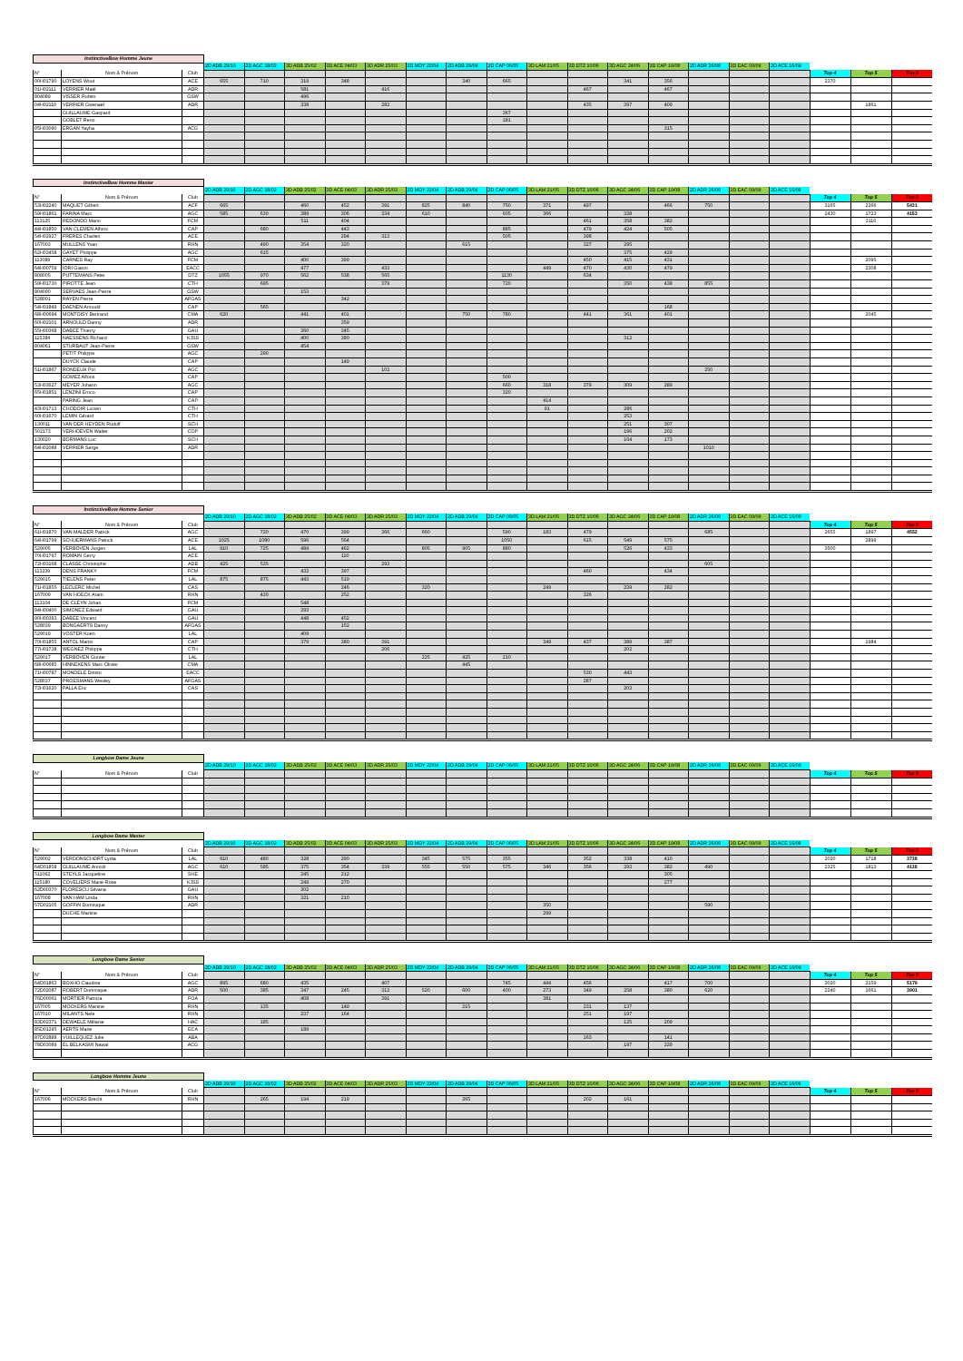| InstinctiveBow Homme Jeune | | | | | | | | | | | | | | | | | | | | |
| | | | 2D ADB 29/10 | 2D AGC 18/02 | 3D ADB 25/02 | 3D ACE 04/03 | 3D ADR 25/03 | 2D MDY 22/04 | 2D ADB 29/04 | 2D CAP 06/05 | 3D LAM 21/05 | 3D DTZ 10/06 | 3D AGC 24/06 | 3D CAP 19/08 | 2D ADR 26/08 | 3D EAC 09/09 | 2D ACE 16/09 | | | |
| N° | Nom & Prénom | Club | | | | | | | | | | | | | | | | Top 4 | Top 5 | Top 9 |
| 00H01790 | LOYENS Wout | ACE | 655 | 710 | 319 | 348 | | | 340 | 665 | | | 341 | 356 | | | | 2370 | | |
| 01H02111 | VERRIER Maël | ADR | | | 581 | | 416 | | | | | 467 | | 467 | | | | | | |
| 804089 | VISSER Ruben | GSW | | | 496 | | | | | | | | | | | | | | | |
| 04H02110 | VERRIER Gwenaël | ADR | | | 338 | | 282 | | | | | 435 | 397 | 409 | | | | | 1861 | |
| | GUILLAUME Gaspard | | | | | | | | | 367 | | | | | | | | | | |
| | GOBLET Reno | | | | | | | | | 181 | | | | | | | | | | |
| 05H03090 | ERGAN Yayha | ACG | | | | | | | | | | | | 315 | | | | | | |
| InstinctiveBow Homme Master | | | | | | | | | | | | | | | | | | | | |
| | | | 2D ADB 29/10 | 2D AGC 18/02 | 3D ADB 25/02 | 3D ACE 04/03 | 3D ADR 25/03 | 2D MDY 22/04 | 2D ADB 29/04 | 2D CAP 06/05 | 3D LAM 21/05 | 3D DTZ 10/06 | 3D AGC 24/06 | 3D CAP 19/08 | 2D ADR 26/08 | 3D EAC 09/09 | 2D ACE 16/09 | | | |
| N° | Nom & Prénom | Club | | | | | | | | | | | | | | | | Top 4 | Top 5 | Top 9 |
| 53H02240 | MAQUET Gilbert | ACF | 665 | | 460 | 452 | 391 | 825 | 840 | 750 | 371 | 497 | | 466 | 750 | | | 3165 | 2266 | 5431 |
| 59H01861 | FARINA Marc | AGC | 585 | 630 | 389 | 306 | 334 | 610 | | 605 | 366 | | 328 | | | | | 2430 | 1723 | 4153 |
| 113125 | REDONDO Mario | FCM | | | 511 | 404 | | | | | | 461 | 358 | 382 | | | | | 2116 | |
| 44H01850 | VAN CLEMEN Alfons | CAP | | 680 | | 443 | | | | 885 | | 479 | 424 | 505 | | | | | | |
| 54H02927 | FRERES Charles | ACE | | | | 294 | 313 | | | 505 | | 398 | | | | | | | | |
| 167003 | MULLENS Yvan | RHN | | 490 | 354 | 320 | | | 615 | | | 327 | 295 | | | | | | | |
| 62H03458 | GAYET Philippe | AGC | | 615 | | | | | | | | | 375 | 429 | | | | | | |
| 113089 | CARNES Ray | FCM | | | 400 | 399 | | | | | | 450 | 415 | 431 | | | | | 2095 | |
| 64H00759 | IORI Gianni | EACC | | | 477 | | 433 | | | | 449 | 470 | 430 | 479 | | | | | 2308 | |
| 808005 | PUTTEMANS Peter | DTZ | 1055 | 970 | 562 | 538 | 565 | | | 1130 | | 634 | | | | | | | | |
| 59H01730 | PIROTTE Jean | CTH | | 695 | | | 379 | | | 720 | | | 350 | 438 | 855 | | | | | |
| 804090 | SERVAES Jean-Pierre | GSW | | | 153 | | | | | | | | | | | | | | | |
| 528001 | RAYEN Pierre | AFGAS | | | | 342 | | | | | | | | | | | | | | |
| 54H01849 | DAENEN Arnould | CAP | | 565 | | | | | | | | | | 168 | | | | | | |
| 68H00694 | MONTOISY Bertrand | CMA | 620 | | 441 | 401 | | | 750 | 780 | | 441 | 361 | 401 | | | | | 2045 | |
| 60H02101 | ARNOULD Danny | ADR | | | | 359 | | | | | | | | | | | | | | |
| 55H00368 | DABEE Thierry | GAU | | | 360 | 345 | | | | | | | | | | | | | | |
| 115384 | NAESSENS Richard | KJSS | | | 400 | 380 | | | | | | | 312 | | | | | | | |
| 804061 | STURBAUT Jean-Pierre | GSW | | | 454 | | | | | | | | | | | | | | | |
| | PETIT Philippe | AGC | | 290 | | | | | | | | | | | | | | | | |
| | DUYCK Claude | CAP | | | | 149 | | | | | | | | | | | | | | |
| 51H01867 | RONDEUX Pol | AGC | | | | | 102 | | | | | | | | 250 | | | | | |
| | GOMEZ Alfons | CAP | | | | | | | | 500 | | | | | | | | | | |
| 53H03627 | MEYER Johann | AGC | | | | | | | | 660 | 318 | 379 | 309 | 289 | | | | | | |
| 65H01851 | LENZINI Errico | CAP | | | | | | | | 320 | | | | | | | | | | |
| | PARING Jean | CAP | | | | | | | | | 414 | | | | | | | | | |
| 43H01713 | CHODOIR Lucien | CTH | | | | | | | | | 91 | | 286 | | | | | | | |
| 60H01670 | LEMIN Gérard | CTH | | | | | | | | | | | 253 | | | | | | | |
| 130011 | VAN DER HEYDEN Rudolf | SCH | | | | | | | | | | | 251 | 307 | | | | | | |
| 502173 | VERHOEVEN Walter | COP | | | | | | | | | | | 196 | 202 | | | | | | |
| 130020 | BORMANS Luc | SCH | | | | | | | | | | | 164 | 173 | | | | | | |
| 64H02088 | VERRIER Serge | ADR | | | | | | | | | | | | | 1010 | | | | | |
| InstinctiveBow Homme Senior | | | | | | | | | | | | | | | | | | | | |
| | | | 2D ADB 29/10 | 2D AGC 18/02 | 3D ADB 25/02 | 3D ACE 04/03 | 3D ADR 25/03 | 2D MDY 22/04 | 2D ADB 29/04 | 2D CAP 06/05 | 3D LAM 21/05 | 3D DTZ 10/06 | 3D AGC 24/06 | 3D CAP 19/08 | 2D ADR 26/08 | 3D EAC 09/09 | 2D ACE 16/09 | | | |
| N° | Nom & Prénom | Club | | | | | | | | | | | | | | | | Top 4 | Top 5 | Top 9 |
| 61H01870 | VAN MALDER Patrick | AGC | | 720 | 470 | 399 | 366 | 660 | | 590 | 183 | 479 | | | 685 | | | 2655 | 1897 | 4552 |
| 64H01799 | SCHUERMANS Patrick | ACE | 1025 | 1080 | 596 | 564 | | | | 1050 | | 615 | 549 | 575 | | | | | 2899 | |
| 529005 | VERBOVEN Jurgen | LAL | 910 | 725 | 484 | 462 | | 805 | 905 | 880 | | | 526 | 433 | | | | 3500 | | |
| 70H01797 | ROMAIN Gerry | ACE | | | | 110 | | | | | | | | | | | | | | |
| 72H03168 | CLASSE Christophe | ADB | 425 | 535 | | | 293 | | | | | | | | 605 | | | | | |
| 113239 | DENS FRANKY | FCM | | | 432 | 397 | | | | | | 460 | | 434 | | | | | | |
| 529015 | TIELENS Peter | LAL | 875 | 875 | 443 | 519 | | | | | | | | | | | | | | |
| 71H01855 | LECLERC Michel | CAS | | | | 246 | | 320 | | | 249 | | 239 | 282 | | | | | | |
| 167009 | VAN HOECK Aram | RHN | | 430 | | 252 | | | | | | 326 | | | | | | | | |
| 113104 | DE CLEYN Johan | FCM | | | 548 | | | | | | | | | | | | | | | |
| 94H00400 | SIMONEZ Edward | GAU | | | 293 | | | | | | | | | | | | | | | |
| 90H00393 | DABEE Vincent | GAU | | | 448 | 452 | | | | | | | | | | | | | | |
| 528039 | BONGAERTS Danny | AFGAS | | | | 152 | | | | | | | | | | | | | | |
| 529019 | VOSTER Koen | LAL | | | 409 | | | | | | | | | | | | | | | |
| 70H01855 | ANTOL Martin | CAP | | | 379 | 380 | 391 | | | | 349 | 437 | 389 | 387 | | | | | 1984 | |
| 77H01738 | WEGNEZ Philippe | CTH | | | | | 206 | | | | | | 202 | | | | | | | |
| 529017 | VERBOVEN Gunter | LAL | | | | | | 225 | 425 | 210 | | | | | | | | | | |
| 68H00685 | HINNEKENS Marc-Olivier | CMA | | | | | | | 445 | | | | | | | | | | | |
| 71H00787 | MONDELE Dimitri | EACC | | | | | | | | | | 530 | 443 | | | | | | | |
| 528037 | PROESMANS Wesley | AFGAS | | | | | | | | | | 287 | | | | | | | | |
| 72H01620 | PALLA Eric | CAS | | | | | | | | | | | 203 | | | | | | | |
| Longbow Dame Jeune | | | | | | | | | | | | | | | | | | | | |
| | | | 2D ADB 29/10 | 2D AGC 18/02 | 3D ADB 25/02 | 3D ACE 04/03 | 3D ADR 25/03 | 2D MDY 22/04 | 2D ADB 29/04 | 2D CAP 06/05 | 3D LAM 21/05 | 3D DTZ 10/06 | 3D AGC 24/06 | 3D CAP 19/08 | 2D ADR 26/08 | 3D EAC 09/09 | 2D ACE 16/09 | | | |
| N° | Nom & Prénom | Club | | | | | | | | | | | | | | | | Top 4 | Top 5 | Top 9 |
| Longbow Dame Master | | | | | | | | | | | | | | | | | | | | |
| | | | 2D ADB 29/10 | 2D AGC 18/02 | 3D ADB 25/02 | 3D ACE 04/03 | 3D ADR 25/03 | 2D MDY 22/04 | 2D ADB 29/04 | 2D CAP 06/05 | 3D LAM 21/05 | 3D DTZ 10/06 | 3D AGC 24/06 | 3D CAP 19/08 | 2D ADR 26/08 | 3D EAC 09/09 | 2D ACE 16/09 | | | |
| N° | Nom & Prénom | Club | | | | | | | | | | | | | | | | Top 4 | Top 5 | Top 9 |
| 529002 | VERDONSCHORT Lydia | LAL | 610 | 480 | 328 | 290 | | 345 | 575 | 355 | | 352 | 338 | 410 | | | | 2020 | 1718 | 3738 |
| 64D01858 | GUILLAUME Annick | AGC | 610 | 585 | 375 | 354 | 339 | 555 | 550 | 575 | 346 | 356 | 293 | 382 | 490 | | | 2325 | 1813 | 4138 |
| 511062 | STEYLS Jacqueline | SHE | | | 245 | 212 | | | | | | | | 305 | | | | | | |
| 115180 | COVELIERS Marie-Rose | KJSS | | | 249 | 270 | | | | | | | | 277 | | | | | | |
| 62D00370 | FLORESCU Silvana | GAU | | | 302 | | | | | | | | | | | | | | | |
| 167008 | VAN HAM Linda | RHN | | | 321 | 210 | | | | | | | | | | | | | | |
| 57D02105 | GOFFIN Dominique | ADR | | | | | | | | | 350 | | | | 590 | | | | | |
| | DUCHE Martine | | | | | | | | | | 299 | | | | | | | | | |
| Longbow Dame Senior | | | | | | | | | | | | | | | | | | | | |
| | | | 2D ADB 29/10 | 2D AGC 18/02 | 3D ADB 25/02 | 3D ACE 04/03 | 3D ADR 25/03 | 2D MDY 22/04 | 2D ADB 29/04 | 2D CAP 06/05 | 3D LAM 21/05 | 3D DTZ 10/06 | 3D AGC 24/06 | 3D CAP 19/08 | 2D ADR 26/08 | 3D EAC 09/09 | 2D ACE 16/09 | | | |
| N° | Nom & Prénom | Club | | | | | | | | | | | | | | | | Top 4 | Top 5 | Top 9 |
| 64D01863 | BOXHO Claudine | AGC | 895 | 680 | 435 | | 407 | | | 745 | 444 | 456 | | 417 | 700 | | | 3020 | 2159 | 5179 |
| 72D02087 | ROBERT Dominique | ADR | 500 | 385 | 347 | 245 | 312 | 520 | 600 | 400 | 273 | 349 | 258 | 380 | 620 | | | 2240 | 1661 | 3901 |
| 76D00061 | MORTIER Patricia | FOA | | | 408 | | 391 | | | | 381 | | | | | | | | | |
| 167005 | MOCKERS Martine | RHN | | 135 | | 149 | | | 215 | | | 231 | 137 | | | | | | | |
| 167010 | MILANTS Nele | RHN | | | 237 | 164 | | | | | | 251 | 197 | | | | | | | |
| 83D02371 | DEWAELE Mélanie | HAC | | 185 | | | | | | | | | 125 | 209 | | | | | | |
| 85D01295 | AERTS Marie | ECA | | | 189 | | | | | | | | | | | | | | | |
| 87D02888 | VUILLEQUEZ Julie | ABA | | | | | | | | | | 163 | | 141 | | | | | | |
| 78D03089 | EL BELKASMI Nawal | ACG | | | | | | | | | | | 197 | 229 | | | | | | |
| Longbow Homme Jeune | | | | | | | | | | | | | | | | | | | | |
| | | | 2D ADB 29/10 | 2D AGC 19/02 | 3D ADB 25/02 | 3D ACE 04/03 | 3D ADR 25/03 | 2D MDY 22/04 | 2D ADB 29/04 | 2D CAP 06/05 | 3D LAM 21/05 | 3D DTZ 10/06 | 3D AGC 24/06 | 3D CAP 19/08 | 2D ADR 26/08 | 3D EAC 09/09 | 2D ACE 16/09 | | | |
| N° | Nom & Prénom | Club | | | | | | | | | | | | | | | | Top 4 | Top 5 | Top 9 |
| 167006 | MOCKERS Brecht | RHN | | 265 | 194 | 219 | | | 265 | | | 202 | 161 | | | | | | | |